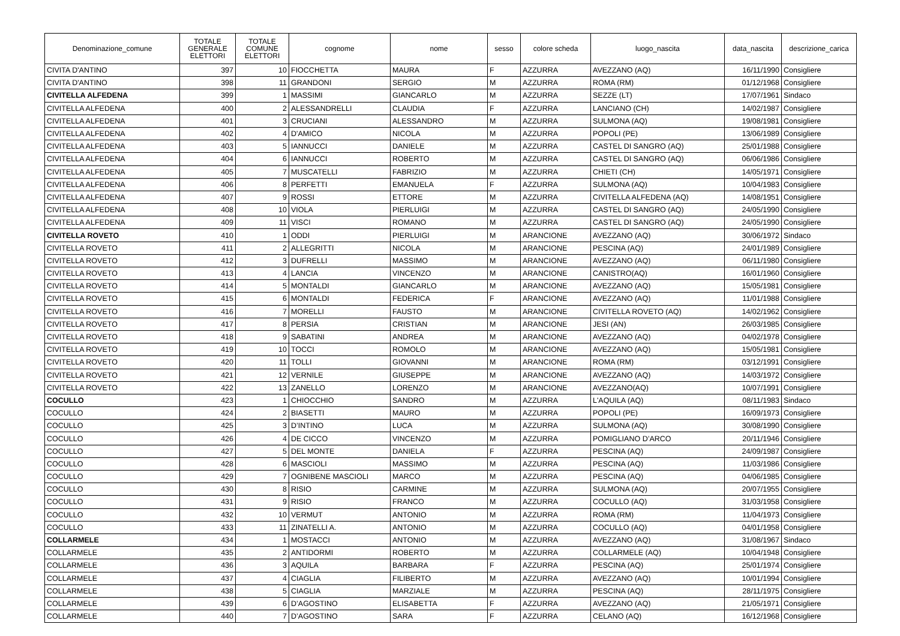| Denominazione_comune | TOTALE GENERALE ELETTORI | TOTALE COMUNE ELETTORI | cognome | nome | sesso | colore scheda | luogo_nascita | data_nascita | descrizione_carica |
| --- | --- | --- | --- | --- | --- | --- | --- | --- | --- |
| CIVITA D'ANTINO | 397 | 10 | FIOCCHETTA | MAURA | F | AZZURRA | AVEZZANO (AQ) | 16/11/1990 | Consigliere |
| CIVITA D'ANTINO | 398 | 11 | GRANDONI | SERGIO | M | AZZURRA | ROMA (RM) | 01/12/1968 | Consigliere |
| CIVITELLA ALFEDENA | 399 | 1 | MASSIMI | GIANCARLO | M | AZZURRA | SEZZE (LT) | 17/07/1961 | Sindaco |
| CIVITELLA ALFEDENA | 400 | 2 | ALESSANDRELLI | CLAUDIA | F | AZZURRA | LANCIANO (CH) | 14/02/1987 | Consigliere |
| CIVITELLA ALFEDENA | 401 | 3 | CRUCIANI | ALESSANDRO | M | AZZURRA | SULMONA (AQ) | 19/08/1981 | Consigliere |
| CIVITELLA ALFEDENA | 402 | 4 | D'AMICO | NICOLA | M | AZZURRA | POPOLI (PE) | 13/06/1989 | Consigliere |
| CIVITELLA ALFEDENA | 403 | 5 | IANNUCCI | DANIELE | M | AZZURRA | CASTEL DI SANGRO (AQ) | 25/01/1988 | Consigliere |
| CIVITELLA ALFEDENA | 404 | 6 | IANNUCCI | ROBERTO | M | AZZURRA | CASTEL DI SANGRO (AQ) | 06/06/1986 | Consigliere |
| CIVITELLA ALFEDENA | 405 | 7 | MUSCATELLI | FABRIZIO | M | AZZURRA | CHIETI (CH) | 14/05/1971 | Consigliere |
| CIVITELLA ALFEDENA | 406 | 8 | PERFETTI | EMANUELA | F | AZZURRA | SULMONA (AQ) | 10/04/1983 | Consigliere |
| CIVITELLA ALFEDENA | 407 | 9 | ROSSI | ETTORE | M | AZZURRA | CIVITELLA ALFEDENA (AQ) | 14/08/1951 | Consigliere |
| CIVITELLA ALFEDENA | 408 | 10 | VIOLA | PIERLUIGI | M | AZZURRA | CASTEL DI SANGRO (AQ) | 24/05/1990 | Consigliere |
| CIVITELLA ALFEDENA | 409 | 11 | VISCI | ROMANO | M | AZZURRA | CASTEL DI SANGRO (AQ) | 24/05/1990 | Consigliere |
| CIVITELLA ROVETO | 410 | 1 | ODDI | PIERLUIGI | M | ARANCIONE | AVEZZANO (AQ) | 30/06/1972 | Sindaco |
| CIVITELLA ROVETO | 411 | 2 | ALLEGRITTI | NICOLA | M | ARANCIONE | PESCINA (AQ) | 24/01/1989 | Consigliere |
| CIVITELLA ROVETO | 412 | 3 | DUFRELLI | MASSIMO | M | ARANCIONE | AVEZZANO (AQ) | 06/11/1980 | Consigliere |
| CIVITELLA ROVETO | 413 | 4 | LANCIA | VINCENZO | M | ARANCIONE | CANISTRO(AQ) | 16/01/1960 | Consigliere |
| CIVITELLA ROVETO | 414 | 5 | MONTALDI | GIANCARLO | M | ARANCIONE | AVEZZANO (AQ) | 15/05/1981 | Consigliere |
| CIVITELLA ROVETO | 415 | 6 | MONTALDI | FEDERICA | F | ARANCIONE | AVEZZANO (AQ) | 11/01/1988 | Consigliere |
| CIVITELLA ROVETO | 416 | 7 | MORELLI | FAUSTO | M | ARANCIONE | CIVITELLA ROVETO (AQ) | 14/02/1962 | Consigliere |
| CIVITELLA ROVETO | 417 | 8 | PERSIA | CRISTIAN | M | ARANCIONE | JESI (AN) | 26/03/1985 | Consigliere |
| CIVITELLA ROVETO | 418 | 9 | SABATINI | ANDREA | M | ARANCIONE | AVEZZANO (AQ) | 04/02/1978 | Consigliere |
| CIVITELLA ROVETO | 419 | 10 | TOCCI | ROMOLO | M | ARANCIONE | AVEZZANO (AQ) | 15/05/1981 | Consigliere |
| CIVITELLA ROVETO | 420 | 11 | TOLLI | GIOVANNI | M | ARANCIONE | ROMA (RM) | 03/12/1991 | Consigliere |
| CIVITELLA ROVETO | 421 | 12 | VERNILE | GIUSEPPE | M | ARANCIONE | AVEZZANO (AQ) | 14/03/1972 | Consigliere |
| CIVITELLA ROVETO | 422 | 13 | ZANELLO | LORENZO | M | ARANCIONE | AVEZZANO(AQ) | 10/07/1991 | Consigliere |
| COCULLO | 423 | 1 | CHIOCCHIO | SANDRO | M | AZZURRA | L'AQUILA (AQ) | 08/11/1983 | Sindaco |
| COCULLO | 424 | 2 | BIASETTI | MAURO | M | AZZURRA | POPOLI (PE) | 16/09/1973 | Consigliere |
| COCULLO | 425 | 3 | D’INTINO | LUCA | M | AZZURRA | SULMONA (AQ) | 30/08/1990 | Consigliere |
| COCULLO | 426 | 4 | DE CICCO | VINCENZO | M | AZZURRA | POMIGLIANO D’ARCO | 20/11/1946 | Consigliere |
| COCULLO | 427 | 5 | DEL MONTE | DANIELA | F | AZZURRA | PESCINA (AQ) | 24/09/1987 | Consigliere |
| COCULLO | 428 | 6 | MASCIOLI | MASSIMO | M | AZZURRA | PESCINA (AQ) | 11/03/1986 | Consigliere |
| COCULLO | 429 | 7 | OGNIBENE MASCIOLI | MARCO | M | AZZURRA | PESCINA (AQ) | 04/06/1985 | Consigliere |
| COCULLO | 430 | 8 | RISIO | CARMINE | M | AZZURRA | SULMONA (AQ) | 20/07/1955 | Consigliere |
| COCULLO | 431 | 9 | RISIO | FRANCO | M | AZZURRA | COCULLO (AQ) | 31/03/1958 | Consigliere |
| COCULLO | 432 | 10 | VERMUT | ANTONIO | M | AZZURRA | ROMA (RM) | 11/04/1973 | Consigliere |
| COCULLO | 433 | 11 | ZINATELLI A. | ANTONIO | M | AZZURRA | COCULLO (AQ) | 04/01/1958 | Consigliere |
| COLLARMELE | 434 | 1 | MOSTACCI | ANTONIO | M | AZZURRA | AVEZZANO (AQ) | 31/08/1967 | Sindaco |
| COLLARMELE | 435 | 2 | ANTIDORMI | ROBERTO | M | AZZURRA | COLLARMELE (AQ) | 10/04/1948 | Consigliere |
| COLLARMELE | 436 | 3 | AQUILA | BARBARA | F | AZZURRA | PESCINA (AQ) | 25/01/1974 | Consigliere |
| COLLARMELE | 437 | 4 | CIAGLIA | FILIBERTO | M | AZZURRA | AVEZZANO (AQ) | 10/01/1994 | Consigliere |
| COLLARMELE | 438 | 5 | CIAGLIA | MARZIALE | M | AZZURRA | PESCINA (AQ) | 28/11/1975 | Consigliere |
| COLLARMELE | 439 | 6 | D’AGOSTINO | ELISABETTA | F | AZZURRA | AVEZZANO (AQ) | 21/05/1971 | Consigliere |
| COLLARMELE | 440 | 7 | D’AGOSTINO | SARA | F | AZZURRA | CELANO (AQ) | 16/12/1968 | Consigliere |